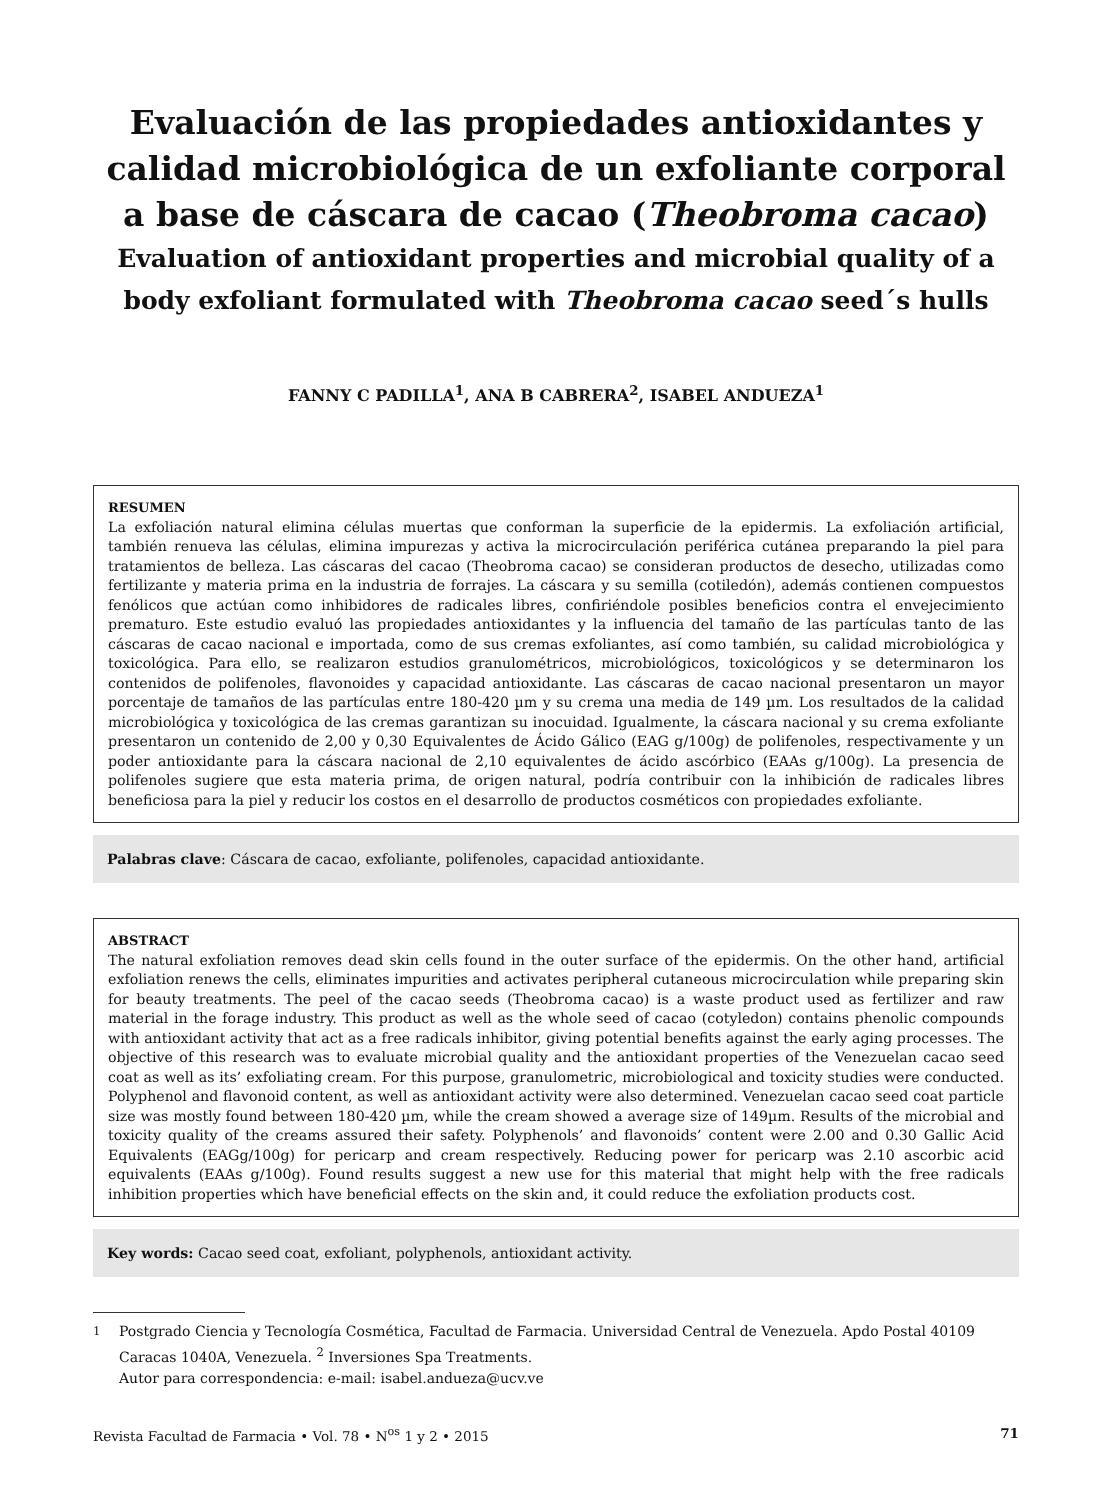Evaluación de las propiedades antioxidantes y calidad microbiológica de un exfoliante corporal a base de cáscara de cacao (Theobroma cacao)
Evaluation of antioxidant properties and microbial quality of a body exfoliant formulated with Theobroma cacao seed´s hulls
FANNY C PADILLA<sup>1</sup>, ANA B CABRERA<sup>2</sup>, ISABEL ANDUEZA<sup>1</sup>
RESUMEN
La exfoliación natural elimina células muertas que conforman la superficie de la epidermis. La exfoliación artificial, también renueva las células, elimina impurezas y activa la microcirculación periférica cutánea preparando la piel para tratamientos de belleza. Las cáscaras del cacao (Theobroma cacao) se consideran productos de desecho, utilizadas como fertilizante y materia prima en la industria de forrajes. La cáscara y su semilla (cotiledón), además contienen compuestos fenólicos que actúan como inhibidores de radicales libres, confiriéndole posibles beneficios contra el envejecimiento prematuro. Este estudio evaluó las propiedades antioxidantes y la influencia del tamaño de las partículas tanto de las cáscaras de cacao nacional e importada, como de sus cremas exfoliantes, así como también, su calidad microbiológica y toxicológica. Para ello, se realizaron estudios granulométricos, microbiológicos, toxicológicos y se determinaron los contenidos de polifenoles, flavonoides y capacidad antioxidante. Las cáscaras de cacao nacional presentaron un mayor porcentaje de tamaños de las partículas entre 180-420 µm y su crema una media de 149 µm. Los resultados de la calidad microbiológica y toxicológica de las cremas garantizan su inocuidad. Igualmente, la cáscara nacional y su crema exfoliante presentaron un contenido de 2,00 y 0,30 Equivalentes de Ácido Gálico (EAG g/100g) de polifenoles, respectivamente y un poder antioxidante para la cáscara nacional de 2,10 equivalentes de ácido ascórbico (EAAs g/100g). La presencia de polifenoles sugiere que esta materia prima, de origen natural, podría contribuir con la inhibición de radicales libres beneficiosa para la piel y reducir los costos en el desarrollo de productos cosméticos con propiedades exfoliante.
Palabras clave: Cáscara de cacao, exfoliante, polifenoles, capacidad antioxidante.
ABSTRACT
The natural exfoliation removes dead skin cells found in the outer surface of the epidermis. On the other hand, artificial exfoliation renews the cells, eliminates impurities and activates peripheral cutaneous microcirculation while preparing skin for beauty treatments. The peel of the cacao seeds (Theobroma cacao) is a waste product used as fertilizer and raw material in the forage industry. This product as well as the whole seed of cacao (cotyledon) contains phenolic compounds with antioxidant activity that act as a free radicals inhibitor, giving potential benefits against the early aging processes. The objective of this research was to evaluate microbial quality and the antioxidant properties of the Venezuelan cacao seed coat as well as its’ exfoliating cream. For this purpose, granulometric, microbiological and toxicity studies were conducted. Polyphenol and flavonoid content, as well as antioxidant activity were also determined. Venezuelan cacao seed coat particle size was mostly found between 180-420 µm, while the cream showed a average size of 149µm. Results of the microbial and toxicity quality of the creams assured their safety. Polyphenols’ and flavonoids’ content were 2.00 and 0.30 Gallic Acid Equivalents (EAGg/100g) for pericarp and cream respectively. Reducing power for pericarp was 2.10 ascorbic acid equivalents (EAAs g/100g). Found results suggest a new use for this material that might help with the free radicals inhibition properties which have beneficial effects on the skin and, it could reduce the exfoliation products cost.
Key words: Cacao seed coat, exfoliant, polyphenols, antioxidant activity.
<sup>1</sup> Postgrado Ciencia y Tecnología Cosmética, Facultad de Farmacia. Universidad Central de Venezuela. Apdo Postal 40109 Caracas 1040A, Venezuela. <sup>2</sup> Inversiones Spa Treatments.
Autor para correspondencia: e-mail: isabel.andueza@ucv.ve
Revista Facultad de Farmacia • Vol. 78 • N<sup>os</sup> 1 y 2 • 2015 71